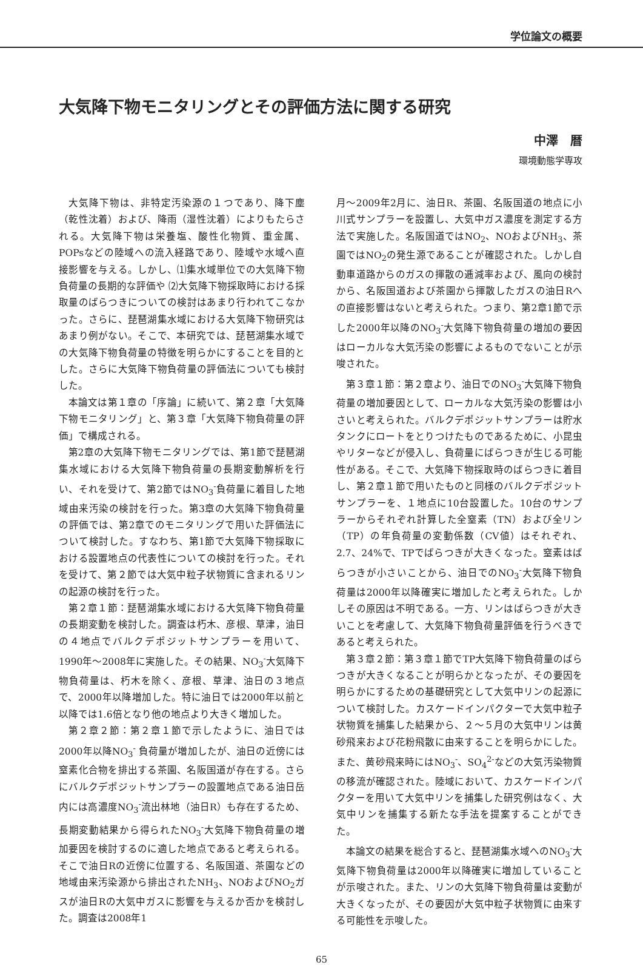学位論文の概要
大気降下物モニタリングとその評価方法に関する研究
中澤　暦
環境動態学専攻
大気降下物は、非特定汚染源の１つであり、降下塵（乾性沈着）および、降雨（湿性沈着）によりもたらされる。大気降下物は栄養塩、酸性化物質、重金属、POPsなどの陸域への流入経路であり、陸域や水域へ直接影響を与える。しかし、⑴集水域単位での大気降下物負荷量の長期的な評価や ⑵大気降下物採取時における採取量のばらつきについての検討はあまり行われてこなかった。さらに、琵琶湖集水域における大気降下物研究はあまり例がない。そこで、本研究では、琵琶湖集水域での大気降下物負荷量の特徴を明らかにすることを目的とした。さらに大気降下物負荷量の評価法についても検討した。
本論文は第１章の「序論」に続いて、第２章「大気降下物モニタリング」と、第３章「大気降下物負荷量の評価」で構成される。
第2章の大気降下物モニタリングでは、第1節で琵琶湖集水域における大気降下物負荷量の長期変動解析を行い、それを受けて、第2節ではNO<sub>3</sub><sup>-</sup>負荷量に着目した地域由来汚染の検討を行った。第3章の大気降下物負荷量の評価では、第2章でのモニタリングで用いた評価法について検討した。すなわち、第1節で大気降下物採取における設置地点の代表性についての検討を行った。それを受けて、第２節では大気中粒子状物質に含まれるリンの起源の検討を行った。
第２章１節：琵琶湖集水域における大気降下物負荷量の長期変動を検討した。調査は朽木、彦根、草津，油日の４地点でバルクデポジットサンプラーを用いて、1990年～2008年に実施した。その結果、NO<sub>3</sub><sup>-</sup>大気降下物負荷量は、朽木を除く、彦根、草津、油日の３地点で、2000年以降増加した。特に油日では2000年以前と以降では1.6倍となり他の地点より大きく増加した。
第２章２節：第２章１節で示したように、油日では2000年以降NO<sub>3</sub><sup>-</sup> 負荷量が増加したが、油日の近傍には窒素化合物を排出する茶園、名阪国道が存在する。さらにバルクデポジットサンプラーの設置地点である油日岳内には高濃度NO<sub>3</sub><sup>-</sup>流出林地（油日R）も存在するため、長期変動結果から得られたNO<sub>3</sub><sup>-</sup>大気降下物負荷量の増加要因を検討するのに適した地点であると考えられる。そこで油日Rの近傍に位置する、名阪国道、茶園などの地域由来汚染源から排出されたNH<sub>3</sub>、NOおよびNO<sub>2</sub>ガスが油日Rの大気中ガスに影響を与えるか否かを検討した。調査は2008年1
月～2009年2月に、油日R、茶園、名阪国道の地点に小川式サンプラーを設置し、大気中ガス濃度を測定する方法で実施した。名阪国道ではNO<sub>2</sub>、NOおよびNH<sub>3</sub>、茶園ではNO<sub>2</sub>の発生源であることが確認された。しかし自動車道路からのガスの揮散の逓減率および、風向の検討から、名阪国道および茶園から揮散したガスの油日Rへの直接影響はないと考えられた。つまり、第2章1節で示した2000年以降のNO<sub>3</sub><sup>-</sup>大気降下物負荷量の増加の要因はローカルな大気汚染の影響によるものでないことが示唆された。
第３章１節：第２章より、油日でのNO<sub>3</sub><sup>-</sup>大気降下物負荷量の増加要因として、ローカルな大気汚染の影響は小さいと考えられた。バルクデポジットサンプラーは貯水タンクにロートをとりつけたものであるために、小昆虫やリターなどが侵入し、負荷量にばらつきが生じる可能性がある。そこで、大気降下物採取時のばらつきに着目し、第２章１節で用いたものと同様のバルクデポジットサンプラーを、１地点に10台設置した。10台のサンプラーからそれぞれ計算した全窒素（TN）および全リン（TP）の年負荷量の変動係数（CV値）はそれぞれ、2.7、24%で、TPでばらつきが大きくなった。窒素はばらつきが小さいことから、油日でのNO<sub>3</sub><sup>-</sup>大気降下物負荷量は2000年以降確実に増加したと考えられた。しかしその原因は不明である。一方、リンはばらつきが大きいことを考慮して、大気降下物負荷量評価を行うべきであると考えられた。
第３章２節：第３章１節でTP大気降下物負荷量のばらつきが大きくなることが明らかとなったが、その要因を明らかにするための基礎研究として大気中リンの起源について検討した。カスケードインパクターで大気中粒子状物質を捕集した結果から、２～５月の大気中リンは黄砂飛来および花粉飛散に由来することを明らかにした。また、黄砂飛来時にはNO<sub>3</sub><sup>-</sup>、SO<sub>4</sub><sup>2-</sup>などの大気汚染物質の移流が確認された。陸域において、カスケードインパクターを用いて大気中リンを捕集した研究例はなく、大気中リンを捕集する新たな手法を提案することができた。
本論文の結果を総合すると、琵琶湖集水域へのNO<sub>3</sub><sup>-</sup>大気降下物負荷量は2000年以降確実に増加していることが示唆された。また、リンの大気降下物負荷量は変動が大きくなったが、その要因が大気中粒子状物質に由来する可能性を示唆した。
65